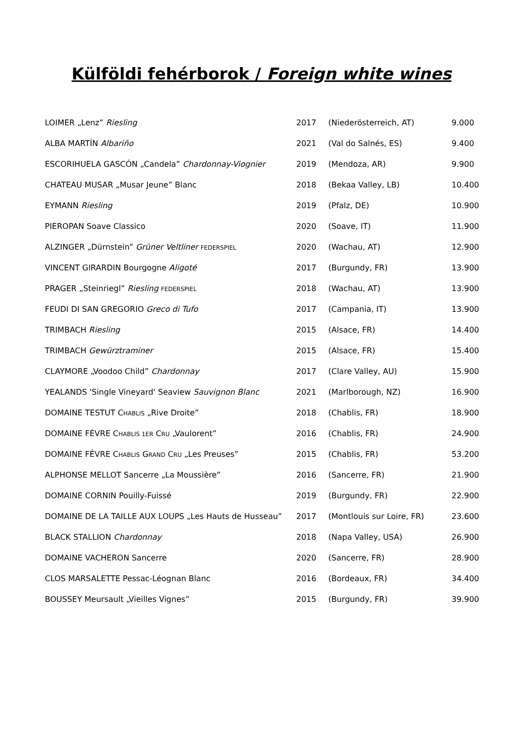Külföldi fehérborok / Foreign white wines
| LOIMER „Lenz” Riesling | 2017 | (Niederösterreich, AT) | 9.000 |
| ALBA MARTÍN Albariño | 2021 | (Val do Salnés, ES) | 9.400 |
| ESCORIHUELA GASCÓN „Candela” Chardonnay-Viognier | 2019 | (Mendoza, AR) | 9.900 |
| CHATEAU MUSAR „Musar Jeune” Blanc | 2018 | (Bekaa Valley, LB) | 10.400 |
| EYMANN Riesling | 2019 | (Pfalz, DE) | 10.900 |
| PIEROPAN Soave Classico | 2020 | (Soave, IT) | 11.900 |
| ALZINGER „Dürnstein” Grüner Veltliner FEDERSPIEL | 2020 | (Wachau, AT) | 12.900 |
| VINCENT GIRARDIN Bourgogne Aligoté | 2017 | (Burgundy, FR) | 13.900 |
| PRAGER „Steinriegl” Riesling FEDERSPIEL | 2018 | (Wachau, AT) | 13.900 |
| FEUDI DI SAN GREGORIO Greco di Tufo | 2017 | (Campania, IT) | 13.900 |
| TRIMBACH Riesling | 2015 | (Alsace, FR) | 14.400 |
| TRIMBACH Gewürztraminer | 2015 | (Alsace, FR) | 15.400 |
| CLAYMORE „Voodoo Child” Chardonnay | 2017 | (Clare Valley, AU) | 15.900 |
| YEALANDS 'Single Vineyard' Seaview Sauvignon Blanc | 2021 | (Marlborough, NZ) | 16.900 |
| DOMAINE TESTUT C HABLIS „Rive Droite” | 2018 | (Chablis, FR) | 18.900 |
| DOMAINE FÉVRE C HABLIS 1ER C RU „Vaulorent” | 2016 | (Chablis, FR) | 24.900 |
| DOMAINE FÉVRE C HABLIS G RAND C RU „Les Preuses” | 2015 | (Chablis, FR) | 53.200 |
| ALPHONSE MELLOT Sancerre „La Moussière” | 2016 | (Sancerre, FR) | 21.900 |
| DOMAINE CORNIN Pouilly-Fuissé | 2019 | (Burgundy, FR) | 22.900 |
| DOMAINE DE LA TAILLE AUX LOUPS „Les Hauts de Husseau” | 2017 | (Montlouis sur Loire, FR) | 23.600 |
| BLACK STALLION Chardonnay | 2018 | (Napa Valley, USA) | 26.900 |
| DOMAINE VACHERON Sancerre | 2020 | (Sancerre, FR) | 28.900 |
| CLOS MARSALETTE Pessac-Léognan Blanc | 2016 | (Bordeaux, FR) | 34.400 |
| BOUSSEY Meursault „Vieilles Vignes” | 2015 | (Burgundy, FR) | 39.900 |